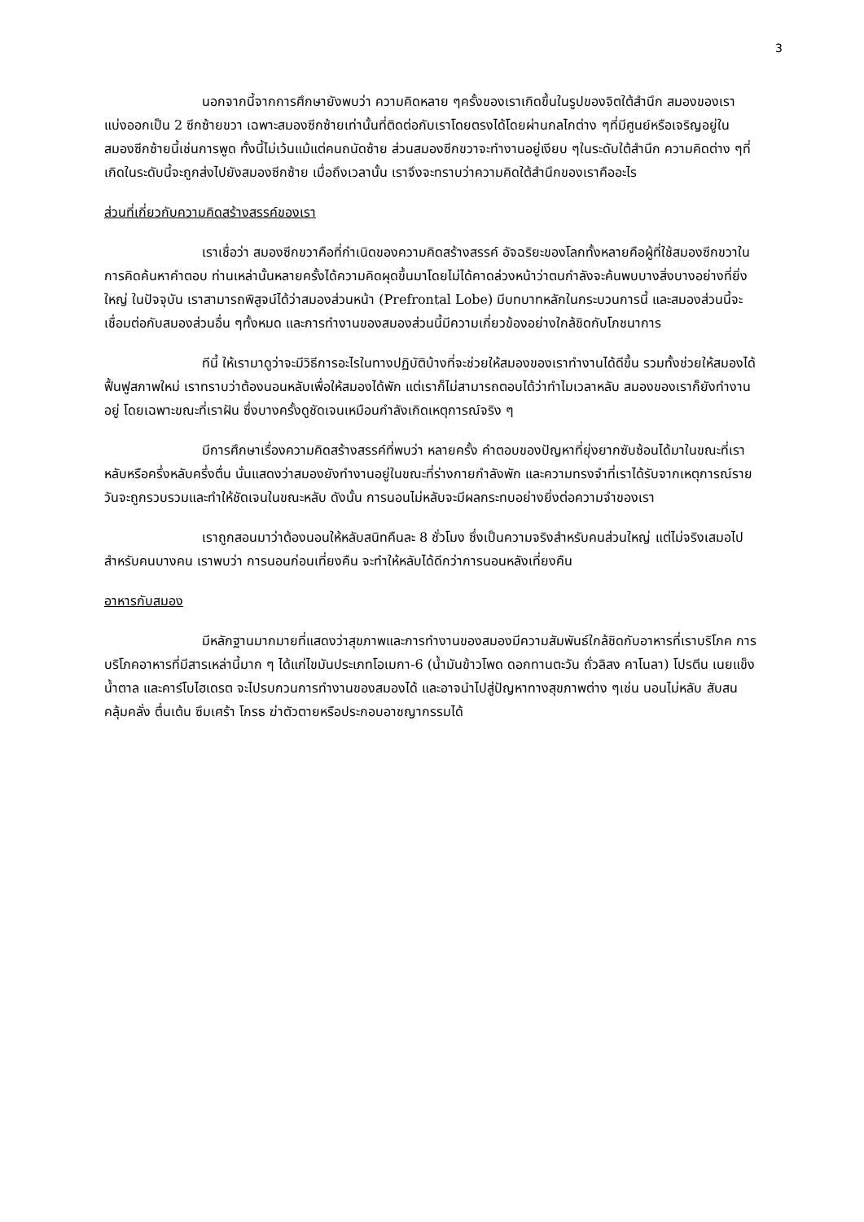3
นอกจากนี้จากการศึกษายังพบว่า ความคิดหลาย ๆครั้งของเราเกิดขึ้นในรูปของจิตใต้สำนึก สมองของเราแบ่งออกเป็น 2 ซีกซ้ายขวา เฉพาะสมองซีกซ้ายเท่านั้นที่ติดต่อกับเราโดยตรงได้โดยผ่านกลไกต่าง ๆที่มีศูนย์หรือเจริญอยู่ในสมองซีกซ้ายนี้เช่นการพูด ทั้งนี้ไม่เว้นแม้แต่คนถนัดซ้าย ส่วนสมองซีกขวาจะทำงานอยู่เงียบ ๆในระดับใต้สำนึก ความคิดต่าง ๆที่เกิดในระดับนี้จะถูกส่งไปยังสมองซีกซ้าย เมื่อถึงเวลานั้น เราจึงจะทราบว่าความคิดใต้สำนึกของเราคืออะไร
ส่วนที่เกี่ยวกับความคิดสร้างสรรค์ของเรา
เราเชื่อว่า สมองซีกขวาคือที่กำเนิดของความคิดสร้างสรรค์ อัจฉริยะของโลกทั้งหลายคือผู้ที่ใช้สมองซีกขวาในการคิดค้นหาคำตอบ ท่านเหล่านั้นหลายครั้งได้ความคิดผุดขึ้นมาโดยไม่ได้คาดล่วงหน้าว่าตนกำลังจะค้นพบบางสิ่งบางอย่างที่ยิ่งใหญ่ ในปัจจุบัน เราสามารถพิสูจน์ได้ว่าสมองส่วนหน้า (Prefrontal Lobe) มีบทบาทหลักในกระบวนการนี้ และสมองส่วนนี้จะเชื่อมต่อกับสมองส่วนอื่น ๆทั้งหมด และการทำงานของสมองส่วนนี้มีความเกี่ยวข้องอย่างใกล้ชิดกับโภชนาการ
ทีนี้ ให้เรามาดูว่าจะมีวิธีการอะไรในทางปฏิบัติบ้างที่จะช่วยให้สมองของเราทำงานได้ดีขึ้น รวมทั้งช่วยให้สมองได้ฟื้นฟูสภาพใหม่ เราทราบว่าต้องนอนหลับเพื่อให้สมองได้พัก แต่เราก็ไม่สามารถตอบได้ว่าทำไมเวลาหลับ สมองของเราก็ยังทำงานอยู่ โดยเฉพาะขณะที่เราฝัน ซึ่งบางครั้งดูชัดเจนเหมือนกำลังเกิดเหตุการณ์จริง ๆ
มีการศึกษาเรื่องความคิดสร้างสรรค์ที่พบว่า หลายครั้ง คำตอบของปัญหาที่ยุ่งยากซับซ้อนได้มาในขณะที่เราหลับหรือครึ่งหลับครึ่งตื่น นั่นแสดงว่าสมองยังทำงานอยู่ในขณะที่ร่างกายกำลังพัก และความทรงจำที่เราได้รับจากเหตุการณ์รายวันจะถูกรวบรวมและทำให้ชัดเจนในขณะหลับ ดังนั้น การนอนไม่หลับจะมีผลกระทบอย่างยิ่งต่อความจำของเรา
เราถูกสอนมาว่าต้องนอนให้หลับสนิทคืนละ 8 ชั่วโมง ซึ่งเป็นความจริงสำหรับคนส่วนใหญ่ แต่ไม่จริงเสมอไปสำหรับคนบางคน เราพบว่า การนอนก่อนเที่ยงคืน จะทำให้หลับได้ดีกว่าการนอนหลังเที่ยงคืน
อาหารกับสมอง
มีหลักฐานมากมายที่แสดงว่าสุขภาพและการทำงานของสมองมีความสัมพันธ์ใกล้ชิดกับอาหารที่เราบริโภค การบริโภคอาหารที่มีสารเหล่านี้มาก ๆ ได้แก่ไขมันประเภทโอเมกา-6 (น้ำมันข้าวโพด ดอกทานตะวัน ถั่วลิสง คาโนลา) โปรตีน เนยแข็ง น้ำตาล และคาร์โบไฮเดรต จะไปรบกวนการทำงานของสมองได้ และอาจนำไปสู่ปัญหาทางสุขภาพต่าง ๆเช่น นอนไม่หลับ สับสน คลุ้มคลั่ง ตื่นเต้น ซึมเศร้า โกรธ ฆ่าตัวตายหรือประกอบอาชญากรรมได้